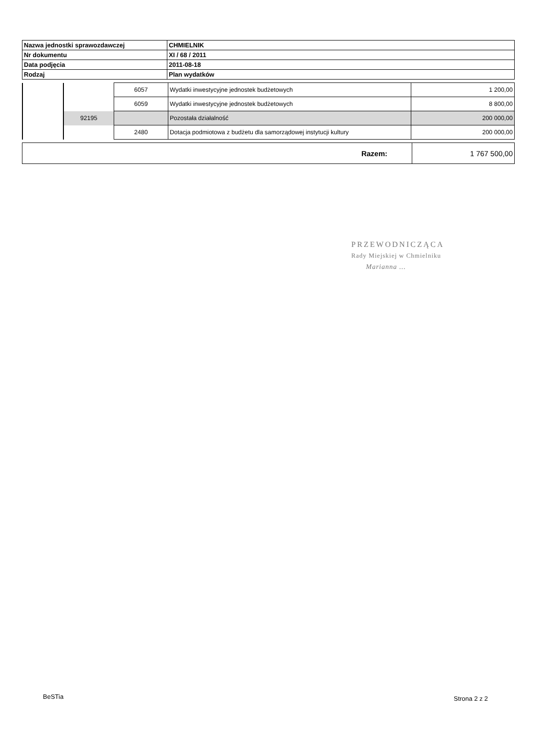| Nazwa jednostki sprawozdawczej | CHMIELNIK |
| Nr dokumentu | XI / 68 / 2011 |
| Data podjęcia | 2011-08-18 |
| Rodzaj | Plan wydatków |
| | | 6057 | Wydatki inwestycyjne jednostek budżetowych | 1 200,00 |
| | | 6059 | Wydatki inwestycyjne jednostek budżetowych | 8 800,00 |
| | 92195 | | Pozostała działalność | 200 000,00 |
| | | 2480 | Dotacja podmiotowa z budżetu dla samorządowej instytucji kultury | 200 000,00 |
| Razem: | 1 767 500,00 |
PRZEWODNICZĄCA
Rady Miejskiej w Chmielniku
Marianna ...
BeSTia Strona 2 z 2